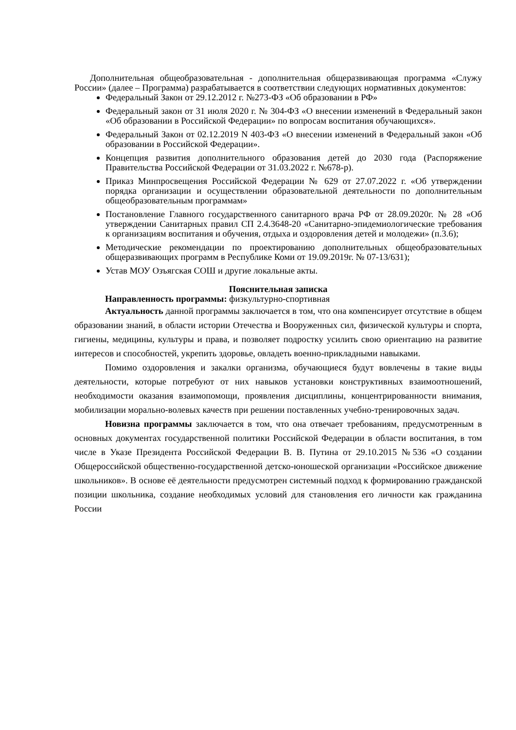Дополнительная общеобразовательная - дополнительная общеразвивающая программа «Служу России» (далее – Программа) разрабатывается в соответствии следующих нормативных документов:
Федеральный Закон от 29.12.2012 г. №273-ФЗ «Об образовании в РФ»
Федеральный закон от 31 июля 2020 г. № 304-ФЗ «О внесении изменений в Федеральный закон «Об образовании в Российской Федерации» по вопросам воспитания обучающихся».
Федеральный Закон от 02.12.2019 N 403-ФЗ «О внесении изменений в Федеральный закон «Об образовании в Российской Федерации».
Концепция развития дополнительного образования детей до 2030 года (Распоряжение Правительства Российской Федерации от 31.03.2022 г. №678-р).
Приказ Минпросвещения Российской Федерации № 629 от 27.07.2022 г. «Об утверждении порядка организации и осуществлении образовательной деятельности по дополнительным общеобразовательным программам»
Постановление Главного государственного санитарного врача РФ от 28.09.2020г. № 28 «Об утверждении Санитарных правил СП 2.4.3648-20 «Санитарно-эпидемиологические требования к организациям воспитания и обучения, отдыха и оздоровления детей и молодежи» (п.3.6);
Методические рекомендации по проектированию дополнительных общеобразовательных общеразвивающих программ в Республике Коми от 19.09.2019г. № 07-13/631);
Устав МОУ Озъягская СОШ и другие локальные акты.
Пояснительная записка
Направленность программы: физкультурно-спортивная
Актуальность данной программы заключается в том, что она компенсирует отсутствие в общем образовании знаний, в области истории Отечества и Вооруженных сил, физической культуры и спорта, гигиены, медицины, культуры и права, и позволяет подростку усилить свою ориентацию на развитие интересов и способностей, укрепить здоровье, овладеть военно-прикладными навыками.
Помимо оздоровления и закалки организма, обучающиеся будут вовлечены в такие виды деятельности, которые потребуют от них навыков установки конструктивных взаимоотношений, необходимости оказания взаимопомощи, проявления дисциплины, концентрированности внимания, мобилизации морально-волевых качеств при решении поставленных учебно-тренировочных задач.
Новизна программы заключается в том, что она отвечает требованиям, предусмотренным в основных документах государственной политики Российской Федерации в области воспитания, в том числе в Указе Президента Российской Федерации В. В. Путина от 29.10.2015 №536 «О создании Общероссийской общественно-государственной детско-юношеской организации «Российское движение школьников». В основе её деятельности предусмотрен системный подход к формированию гражданской позиции школьника, создание необходимых условий для становления его личности как гражданина России